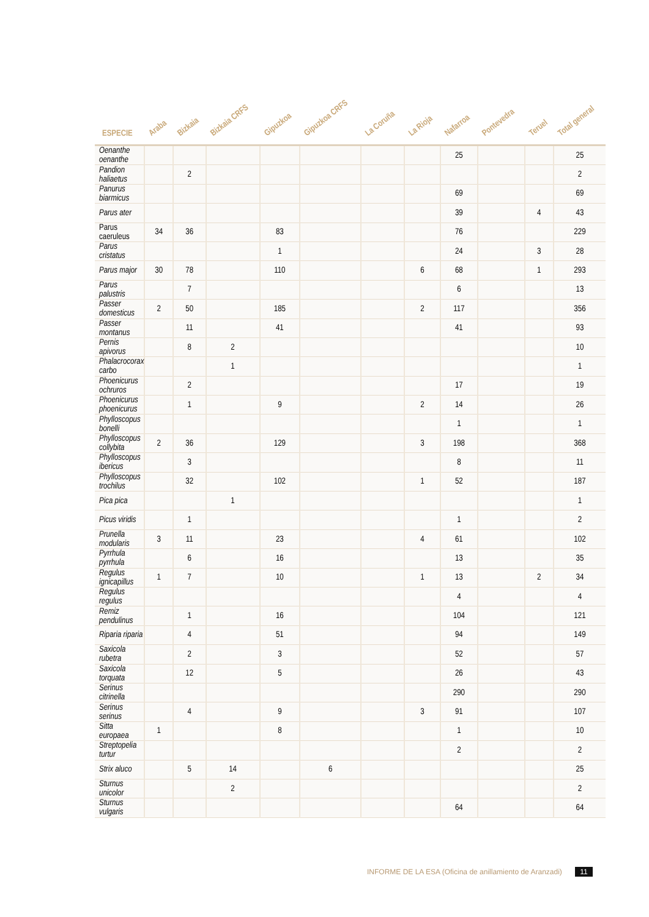| ESPECIE | Araba | Bizkaia | Bizkaia CRFS | Gipuzkoa | Gipuzkoa CRFS | La Coruña | La Rioja | Nafarroa | Pontevedra | Teruel | Total general |
| --- | --- | --- | --- | --- | --- | --- | --- | --- | --- | --- | --- |
| Oenanthe oenanthe | | | | | | | | 25 | | | 25 |
| Pandion haliaetus | | 2 | | | | | | | | | 2 |
| Panurus biarmicus | | | | | | | | 69 | | | 69 |
| Parus ater | | | | | | | | 39 | | 4 | 43 |
| Parus caeruleus | 34 | 36 | | 83 | | | | 76 | | | 229 |
| Parus cristatus | | | | 1 | | | | 24 | | 3 | 28 |
| Parus major | 30 | 78 | | 110 | | | 6 | 68 | | 1 | 293 |
| Parus palustris | | 7 | | | | | | 6 | | | 13 |
| Passer domesticus | 2 | 50 | | 185 | | | 2 | 117 | | | 356 |
| Passer montanus | | 11 | | 41 | | | | 41 | | | 93 |
| Pernis apivorus | | 8 | 2 | | | | | | | | 10 |
| Phalacrocorax carbo | | | 1 | | | | | | | | 1 |
| Phoenicurus ochruros | | 2 | | | | | | 17 | | | 19 |
| Phoenicurus phoenicurus | | 1 | | 9 | | | 2 | 14 | | | 26 |
| Phylloscopus bonelli | | | | | | | | 1 | | | 1 |
| Phylloscopus collybita | 2 | 36 | | 129 | | | 3 | 198 | | | 368 |
| Phylloscopus ibericus | | 3 | | | | | | 8 | | | 11 |
| Phylloscopus trochilus | | 32 | | 102 | | | 1 | 52 | | | 187 |
| Pica pica | | | 1 | | | | | | | | 1 |
| Picus viridis | | 1 | | | | | | 1 | | | 2 |
| Prunella modularis | 3 | 11 | | 23 | | | 4 | 61 | | | 102 |
| Pyrrhula pyrrhula | | 6 | | 16 | | | | 13 | | | 35 |
| Regulus ignicapillus | 1 | 7 | | 10 | | | 1 | 13 | | 2 | 34 |
| Regulus regulus | | | | | | | | 4 | | | 4 |
| Remiz pendulinus | | 1 | | 16 | | | | 104 | | | 121 |
| Riparia riparia | | 4 | | 51 | | | | 94 | | | 149 |
| Saxicola rubetra | | 2 | | 3 | | | | 52 | | | 57 |
| Saxicola torquata | | 12 | | 5 | | | | 26 | | | 43 |
| Serinus citrinella | | | | | | | | 290 | | | 290 |
| Serinus serinus | | 4 | | 9 | | | 3 | 91 | | | 107 |
| Sitta europaea | 1 | | | 8 | | | | 1 | | | 10 |
| Streptopelia turtur | | | | | | | | 2 | | | 2 |
| Strix aluco | | 5 | 14 | | 6 | | | | | | 25 |
| Sturnus unicolor | | | 2 | | | | | | | | 2 |
| Sturnus vulgaris | | | | | | | | 64 | | | 64 |
INFORME DE LA ESA (Oficina de anillamiento de Aranzadi) 11